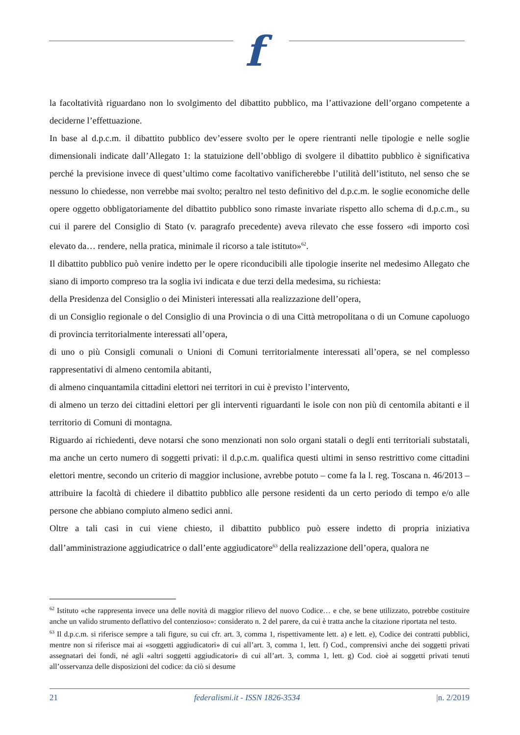f
la facoltatività riguardano non lo svolgimento del dibattito pubblico, ma l’attivazione dell’organo competente a deciderne l’effettuazione.
In base al d.p.c.m. il dibattito pubblico dev’essere svolto per le opere rientranti nelle tipologie e nelle soglie dimensionali indicate dall’Allegato 1: la statuizione dell’obbligo di svolgere il dibattito pubblico è significativa perché la previsione invece di quest’ultimo come facoltativo vanificherebbe l’utilità dell’istituto, nel senso che se nessuno lo chiedesse, non verrebbe mai svolto; peraltro nel testo definitivo del d.p.c.m. le soglie economiche delle opere oggetto obbligatoriamente del dibattito pubblico sono rimaste invariate rispetto allo schema di d.p.c.m., su cui il parere del Consiglio di Stato (v. paragrafo precedente) aveva rilevato che esse fossero «di importo così elevato da… rendere, nella pratica, minimale il ricorso a tale istituto»<sup>62</sup>.
Il dibattito pubblico può venire indetto per le opere riconducibili alle tipologie inserite nel medesimo Allegato che siano di importo compreso tra la soglia ivi indicata e due terzi della medesima, su richiesta:
della Presidenza del Consiglio o dei Ministeri interessati alla realizzazione dell’opera,
di un Consiglio regionale o del Consiglio di una Provincia o di una Città metropolitana o di un Comune capoluogo di provincia territorialmente interessati all’opera,
di uno o più Consigli comunali o Unioni di Comuni territorialmente interessati all’opera, se nel complesso rappresentativi di almeno centomila abitanti,
di almeno cinquantamila cittadini elettori nei territori in cui è previsto l’intervento,
di almeno un terzo dei cittadini elettori per gli interventi riguardanti le isole con non più di centomila abitanti e il territorio di Comuni di montagna.
Riguardo ai richiedenti, deve notarsi che sono menzionati non solo organi statali o degli enti territoriali substatali, ma anche un certo numero di soggetti privati: il d.p.c.m. qualifica questi ultimi in senso restrittivo come cittadini elettori mentre, secondo un criterio di maggior inclusione, avrebbe potuto – come fa la l. reg. Toscana n. 46/2013 – attribuire la facoltà di chiedere il dibattito pubblico alle persone residenti da un certo periodo di tempo e/o alle persone che abbiano compiuto almeno sedici anni.
Oltre a tali casi in cui viene chiesto, il dibattito pubblico può essere indetto di propria iniziativa dall’amministrazione aggiudicatrice o dall’ente aggiudicatore<sup>63</sup> della realizzazione dell’opera, qualora ne
<sup>62</sup> Istituto «che rappresenta invece una delle novità di maggior rilievo del nuovo Codice… e che, se bene utilizzato, potrebbe costituire anche un valido strumento deflattivo del contenzioso»: considerato n. 2 del parere, da cui è tratta anche la citazione riportata nel testo.
<sup>63</sup> Il d.p.c.m. si riferisce sempre a tali figure, su cui cfr. art. 3, comma 1, rispettivamente lett. a) e lett. e), Codice dei contratti pubblici, mentre non si riferisce mai ai «soggetti aggiudicatori» di cui all’art. 3, comma 1, lett. f) Cod., comprensivi anche dei soggetti privati assegnatari dei fondi, né agli «altri soggetti aggiudicatori» di cui all’art. 3, comma 1, lett. g) Cod. cioè ai soggetti privati tenuti all’osservanza delle disposizioni del codice: da ciò si desume
21 federalismi.it - ISSN 1826-3534 |n. 2/2019